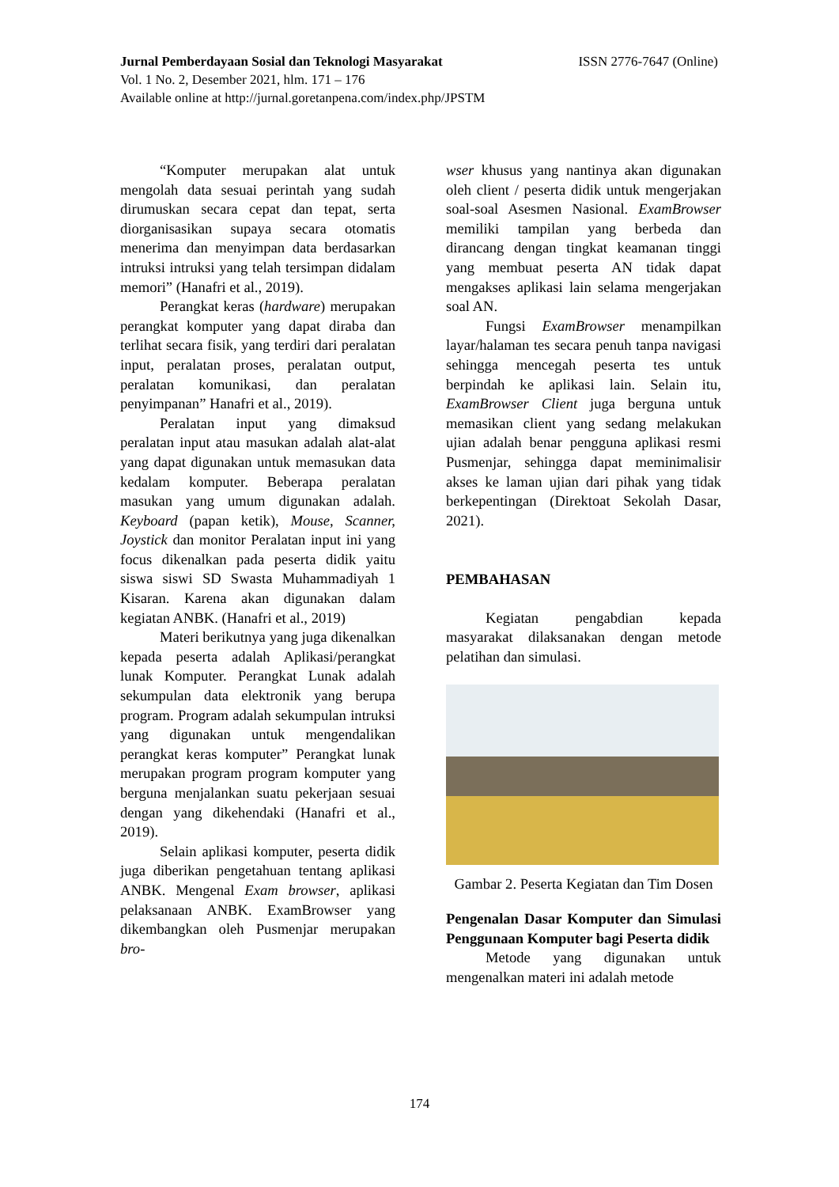ISSN 2776-7647 (Online) Jurnal Pemberdayaan Sosial dan Teknologi Masyarakat
Vol. 1 No. 2, Desember 2021, hlm. 171 – 176
Available online at http://jurnal.goretanpena.com/index.php/JPSTM
“Komputer merupakan alat untuk mengolah data sesuai perintah yang sudah dirumuskan secara cepat dan tepat, serta diorganisasikan supaya secara otomatis menerima dan menyimpan data berdasarkan intruksi intruksi yang telah tersimpan didalam memori” (Hanafri et al., 2019).
Perangkat keras (hardware) merupakan perangkat komputer yang dapat diraba dan terlihat secara fisik, yang terdiri dari peralatan input, peralatan proses, peralatan output, peralatan komunikasi, dan peralatan penyimpanan” Hanafri et al., 2019).
Peralatan input yang dimaksud peralatan input atau masukan adalah alat-alat yang dapat digunakan untuk memasukan data kedalam komputer. Beberapa peralatan masukan yang umum digunakan adalah. Keyboard (papan ketik), Mouse, Scanner, Joystick dan monitor Peralatan input ini yang focus dikenalkan pada peserta didik yaitu siswa siswi SD Swasta Muhammadiyah 1 Kisaran. Karena akan digunakan dalam kegiatan ANBK. (Hanafri et al., 2019)
Materi berikutnya yang juga dikenalkan kepada peserta adalah Aplikasi/perangkat lunak Komputer. Perangkat Lunak adalah sekumpulan data elektronik yang berupa program. Program adalah sekumpulan intruksi yang digunakan untuk mengendalikan perangkat keras komputer” Perangkat lunak merupakan program program komputer yang berguna menjalankan suatu pekerjaan sesuai dengan yang dikehendaki (Hanafri et al., 2019).
Selain aplikasi komputer, peserta didik juga diberikan pengetahuan tentang aplikasi ANBK. Mengenal Exam browser, aplikasi pelaksanaan ANBK. ExamBrowser yang dikembangkan oleh Pusmenjar merupakan bro-
wser khusus yang nantinya akan digunakan oleh client / peserta didik untuk mengerjakan soal-soal Asesmen Nasional. ExamBrowser memiliki tampilan yang berbeda dan dirancang dengan tingkat keamanan tinggi yang membuat peserta AN tidak dapat mengakses aplikasi lain selama mengerjakan soal AN.
Fungsi ExamBrowser menampilkan layar/halaman tes secara penuh tanpa navigasi sehingga mencegah peserta tes untuk berpindah ke aplikasi lain. Selain itu, ExamBrowser Client juga berguna untuk memasikan client yang sedang melakukan ujian adalah benar pengguna aplikasi resmi Pusmenjar, sehingga dapat meminimalisir akses ke laman ujian dari pihak yang tidak berkepentingan (Direktoat Sekolah Dasar, 2021).
PEMBAHASAN
Kegiatan pengabdian kepada masyarakat dilaksanakan dengan metode pelatihan dan simulasi.
Gambar 2. Peserta Kegiatan dan Tim Dosen
Pengenalan Dasar Komputer dan Simulasi Penggunaan Komputer bagi Peserta didik
Metode yang digunakan untuk mengenalkan materi ini adalah metode
174